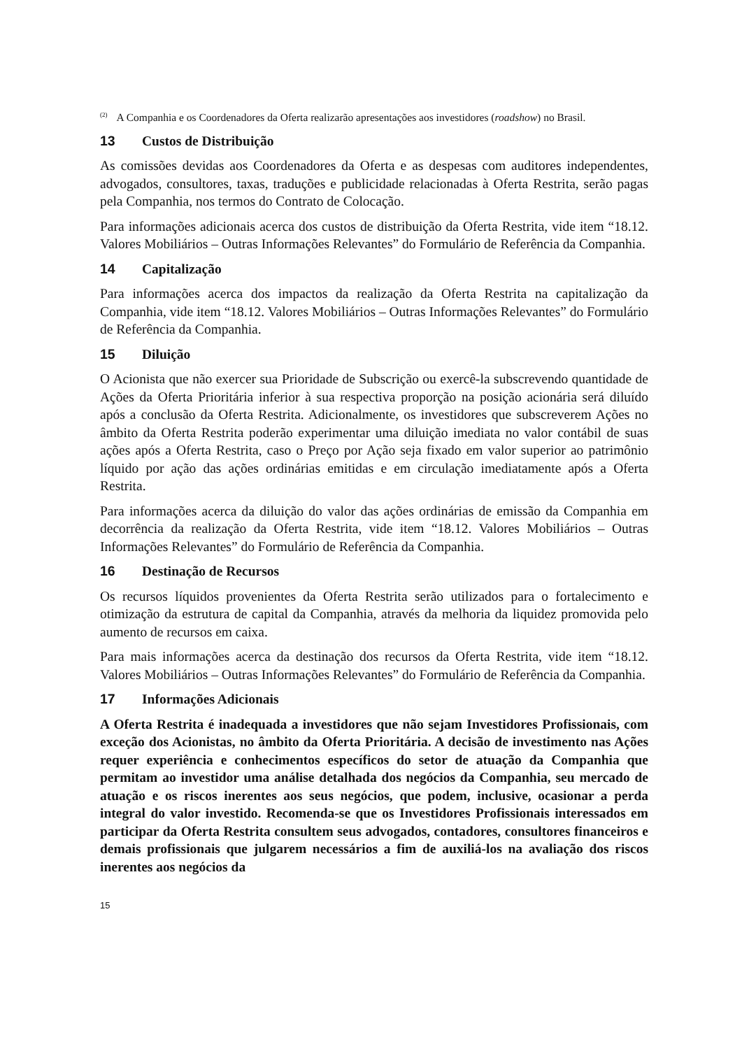<sup>(2)</sup> A Companhia e os Coordenadores da Oferta realizarão apresentações aos investidores (roadshow) no Brasil.
13 Custos de Distribuição
As comissões devidas aos Coordenadores da Oferta e as despesas com auditores independentes, advogados, consultores, taxas, traduções e publicidade relacionadas à Oferta Restrita, serão pagas pela Companhia, nos termos do Contrato de Colocação.
Para informações adicionais acerca dos custos de distribuição da Oferta Restrita, vide item “18.12. Valores Mobiliários – Outras Informações Relevantes” do Formulário de Referência da Companhia.
14 Capitalização
Para informações acerca dos impactos da realização da Oferta Restrita na capitalização da Companhia, vide item “18.12. Valores Mobiliários – Outras Informações Relevantes” do Formulário de Referência da Companhia.
15 Diluição
O Acionista que não exercer sua Prioridade de Subscrição ou exercê-la subscrevendo quantidade de Ações da Oferta Prioritária inferior à sua respectiva proporção na posição acionária será diluído após a conclusão da Oferta Restrita. Adicionalmente, os investidores que subscreverem Ações no âmbito da Oferta Restrita poderão experimentar uma diluição imediata no valor contábil de suas ações após a Oferta Restrita, caso o Preço por Ação seja fixado em valor superior ao patrimônio líquido por ação das ações ordinárias emitidas e em circulação imediatamente após a Oferta Restrita.
Para informações acerca da diluição do valor das ações ordinárias de emissão da Companhia em decorrência da realização da Oferta Restrita, vide item “18.12. Valores Mobiliários – Outras Informações Relevantes” do Formulário de Referência da Companhia.
16 Destinação de Recursos
Os recursos líquidos provenientes da Oferta Restrita serão utilizados para o fortalecimento e otimização da estrutura de capital da Companhia, através da melhoria da liquidez promovida pelo aumento de recursos em caixa.
Para mais informações acerca da destinação dos recursos da Oferta Restrita, vide item “18.12. Valores Mobiliários – Outras Informações Relevantes” do Formulário de Referência da Companhia.
17 Informações Adicionais
A Oferta Restrita é inadequada a investidores que não sejam Investidores Profissionais, com exceção dos Acionistas, no âmbito da Oferta Prioritária. A decisão de investimento nas Ações requer experiência e conhecimentos específicos do setor de atuação da Companhia que permitam ao investidor uma análise detalhada dos negócios da Companhia, seu mercado de atuação e os riscos inerentes aos seus negócios, que podem, inclusive, ocasionar a perda integral do valor investido. Recomenda-se que os Investidores Profissionais interessados em participar da Oferta Restrita consultem seus advogados, contadores, consultores financeiros e demais profissionais que julgarem necessários a fim de auxiliá-los na avaliação dos riscos inerentes aos negócios da
15